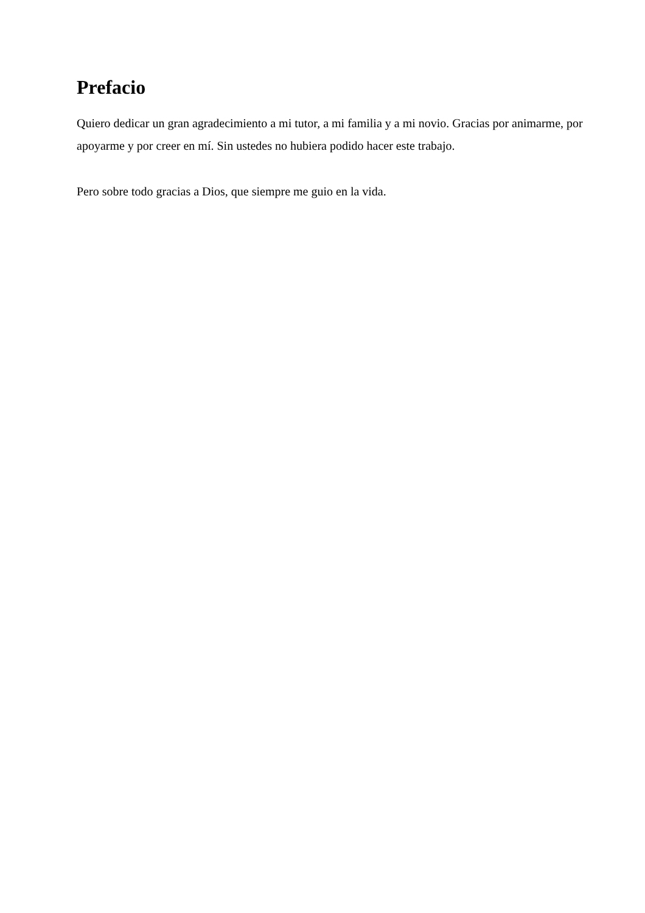Prefacio
Quiero dedicar un gran agradecimiento a mi tutor, a mi familia y a mi novio. Gracias por animarme, por apoyarme y por creer en mí. Sin ustedes no hubiera podido hacer este trabajo.
Pero sobre todo gracias a Dios, que siempre me guio en la vida.